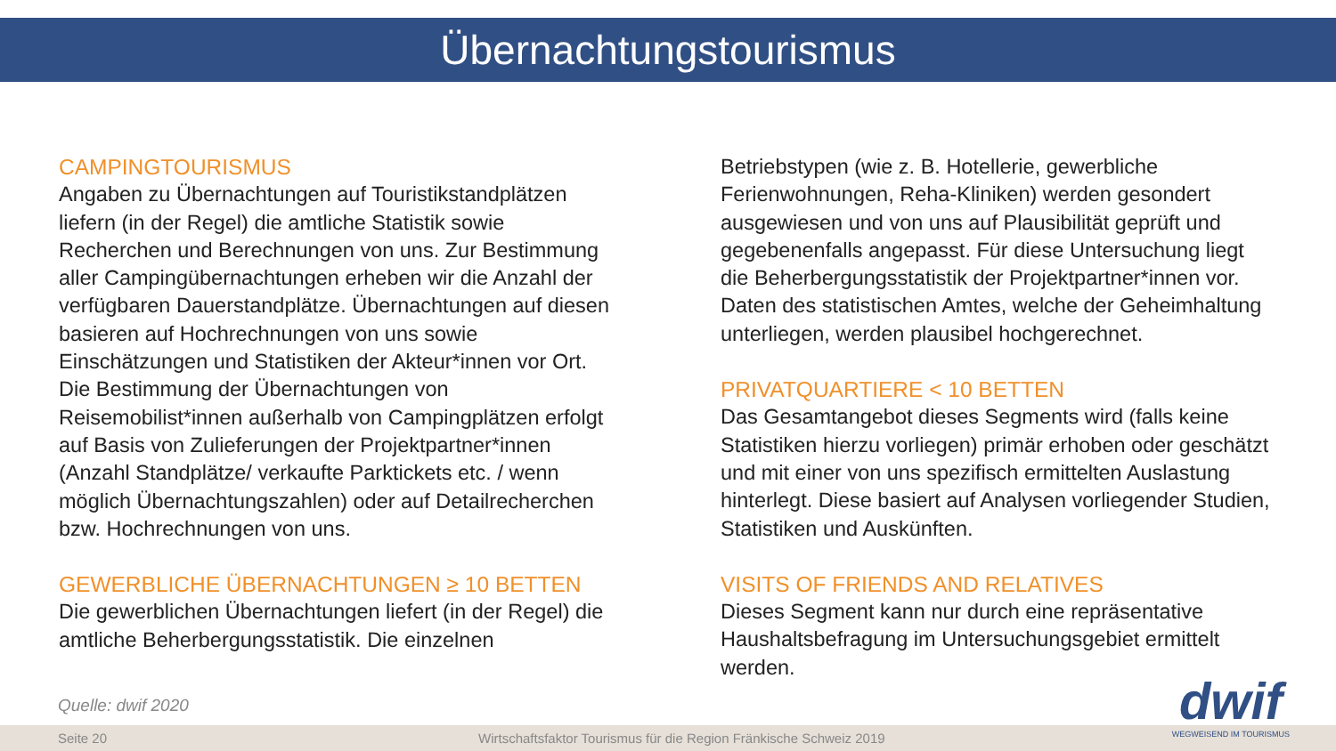Übernachtungstourismus
CAMPINGTOURISMUS
Angaben zu Übernachtungen auf Touristikstandplätzen liefern (in der Regel) die amtliche Statistik sowie Recherchen und Berechnungen von uns. Zur Bestimmung aller Campingübernachtungen erheben wir die Anzahl der verfügbaren Dauerstandplätze. Übernachtungen auf diesen basieren auf Hochrechnungen von uns sowie Einschätzungen und Statistiken der Akteur*innen vor Ort. Die Bestimmung der Übernachtungen von Reisemobilist*innen außerhalb von Campingplätzen erfolgt auf Basis von Zulieferungen der Projektpartner*innen (Anzahl Standplätze/ verkaufte Parktickets etc. / wenn möglich Übernachtungszahlen) oder auf Detailrecherchen bzw. Hochrechnungen von uns.
GEWERBLICHE ÜBERNACHTUNGEN ≥ 10 BETTEN
Die gewerblichen Übernachtungen liefert (in der Regel) die amtliche Beherbergungsstatistik. Die einzelnen
Betriebstypen (wie z. B. Hotellerie, gewerbliche Ferienwohnungen, Reha-Kliniken) werden gesondert ausgewiesen und von uns auf Plausibilität geprüft und gegebenenfalls angepasst. Für diese Untersuchung liegt die Beherbergungsstatistik der Projektpartner*innen vor. Daten des statistischen Amtes, welche der Geheimhaltung unterliegen, werden plausibel hochgerechnet.
PRIVATQUARTIERE < 10 BETTEN
Das Gesamtangebot dieses Segments wird (falls keine Statistiken hierzu vorliegen) primär erhoben oder geschätzt und mit einer von uns spezifisch ermittelten Auslastung hinterlegt. Diese basiert auf Analysen vorliegender Studien, Statistiken und Auskünften.
VISITS OF FRIENDS AND RELATIVES
Dieses Segment kann nur durch eine repräsentative Haushaltsbefragung im Untersuchungsgebiet ermittelt werden.
Quelle: dwif 2020
Seite 20 Wirtschaftsfaktor Tourismus für die Region Fränkische Schweiz 2019
dwif
WEGWEISEND IM TOURISMUS